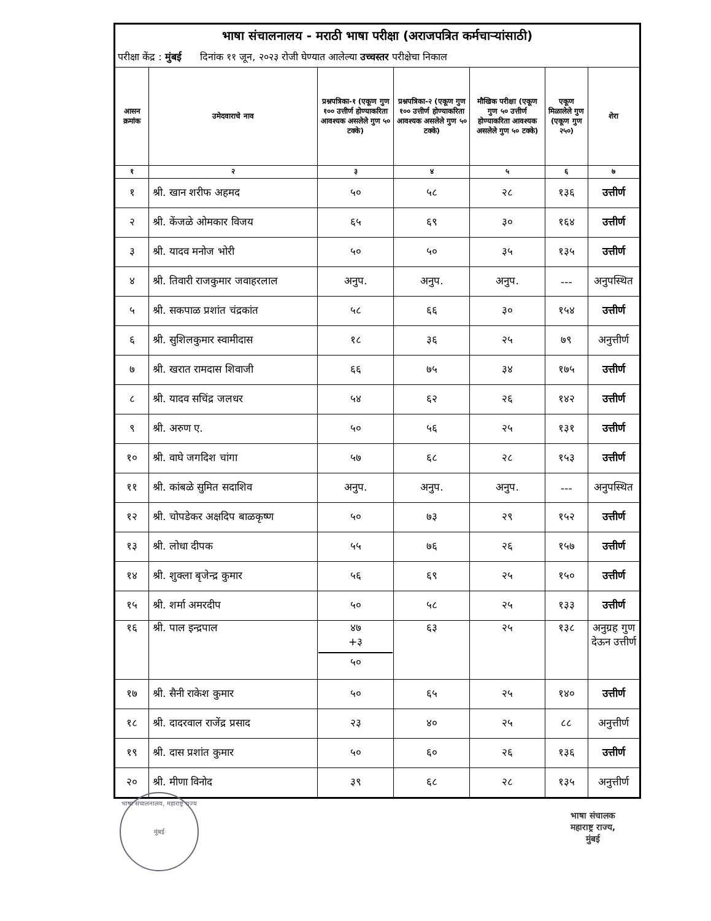| भाषा संचालनालय - मराठी भाषा परीक्षा (अराजपत्रित कर्मचाऱ्यांसाठी) | | | | | | |
| परीक्षा केंद्र : मुंबई दिनांक ११ जून, २०२३ रोजी घेण्यात आलेल्या उच्चस्तर परीक्षेचा निकाल | | | | | | |
| आसन क्रमांक | उमेदवाराचे नाव | प्रश्नपत्रिका-१ (एकूण गुण १०० उत्तीर्ण होण्याकरिता आवश्यक असलेले गुण ५० टक्के) | प्रश्नपत्रिका-२ (एकूण गुण १०० उत्तीर्ण होण्याकरिता आवश्यक असलेले गुण ५० टक्के) | मौखिक परीक्षा (एकूण गुण ५० उत्तीर्ण होण्याकरिता आवश्यक असलेले गुण ५० टक्के) | एकूण मिळालेले गुण (एकूण गुण २५०) | शेरा |
| १ | २ | ३ | ४ | ५ | ६ | ७ |
| १ | श्री. खान शरीफ अहमद | ५० | ५८ | २८ | १३६ | उत्तीर्ण |
| २ | श्री. केंजळे ओमकार विजय | ६५ | ६९ | ३० | १६४ | उत्तीर्ण |
| ३ | श्री. यादव मनोज भोरी | ५० | ५० | ३५ | १३५ | उत्तीर्ण |
| ४ | श्री. तिवारी राजकुमार जवाहरलाल | अनुप. | अनुप. | अनुप. | --- | अनुपस्थित |
| ५ | श्री. सकपाळ प्रशांत चंद्रकांत | ५८ | ६६ | ३० | १५४ | उत्तीर्ण |
| ६ | श्री. सुशिलकुमार स्वामीदास | १८ | ३६ | २५ | ७९ | अनुत्तीर्ण |
| ७ | श्री. खरात रामदास शिवाजी | ६६ | ७५ | ३४ | १७५ | उत्तीर्ण |
| ८ | श्री. यादव सचिंद्र जलधर | ५४ | ६२ | २६ | १४२ | उत्तीर्ण |
| ९ | श्री. अरुण ए. | ५० | ५६ | २५ | १३१ | उत्तीर्ण |
| १० | श्री. वाघे जगदिश चांगा | ५७ | ६८ | २८ | १५३ | उत्तीर्ण |
| ११ | श्री. कांबळे सुमित सदाशिव | अनुप. | अनुप. | अनुप. | --- | अनुपस्थित |
| १२ | श्री. चोपडेकर अक्षदिप बाळकृष्ण | ५० | ७३ | २९ | १५२ | उत्तीर्ण |
| १३ | श्री. लोधा दीपक | ५५ | ७६ | २६ | १५७ | उत्तीर्ण |
| १४ | श्री. शुक्ला बृजेन्द्र कुमार | ५६ | ६९ | २५ | १५० | उत्तीर्ण |
| १५ | श्री. शर्मा अमरदीप | ५० | ५८ | २५ | १३३ | उत्तीर्ण |
| १६ | श्री. पाल इन्द्रपाल | ४७ +३ ५० | ६३ | २५ | १३८ | अनुग्रह गुण देऊन उत्तीर्ण |
| १७ | श्री. सैनी राकेश कुमार | ५० | ६५ | २५ | १४० | उत्तीर्ण |
| १८ | श्री. दादरवाल राजेंद्र प्रसाद | २३ | ४० | २५ | ८८ | अनुत्तीर्ण |
| १९ | श्री. दास प्रशांत कुमार | ५० | ६० | २६ | १३६ | उत्तीर्ण |
| २० | श्री. मीणा विनोद | ३९ | ६८ | २८ | १३५ | अनुत्तीर्ण |
भाषा संचालनालय, महाराष्ट्र राज्य
मुंबई
भाषा संचालक
महाराष्ट्र राज्य,
मुंबई